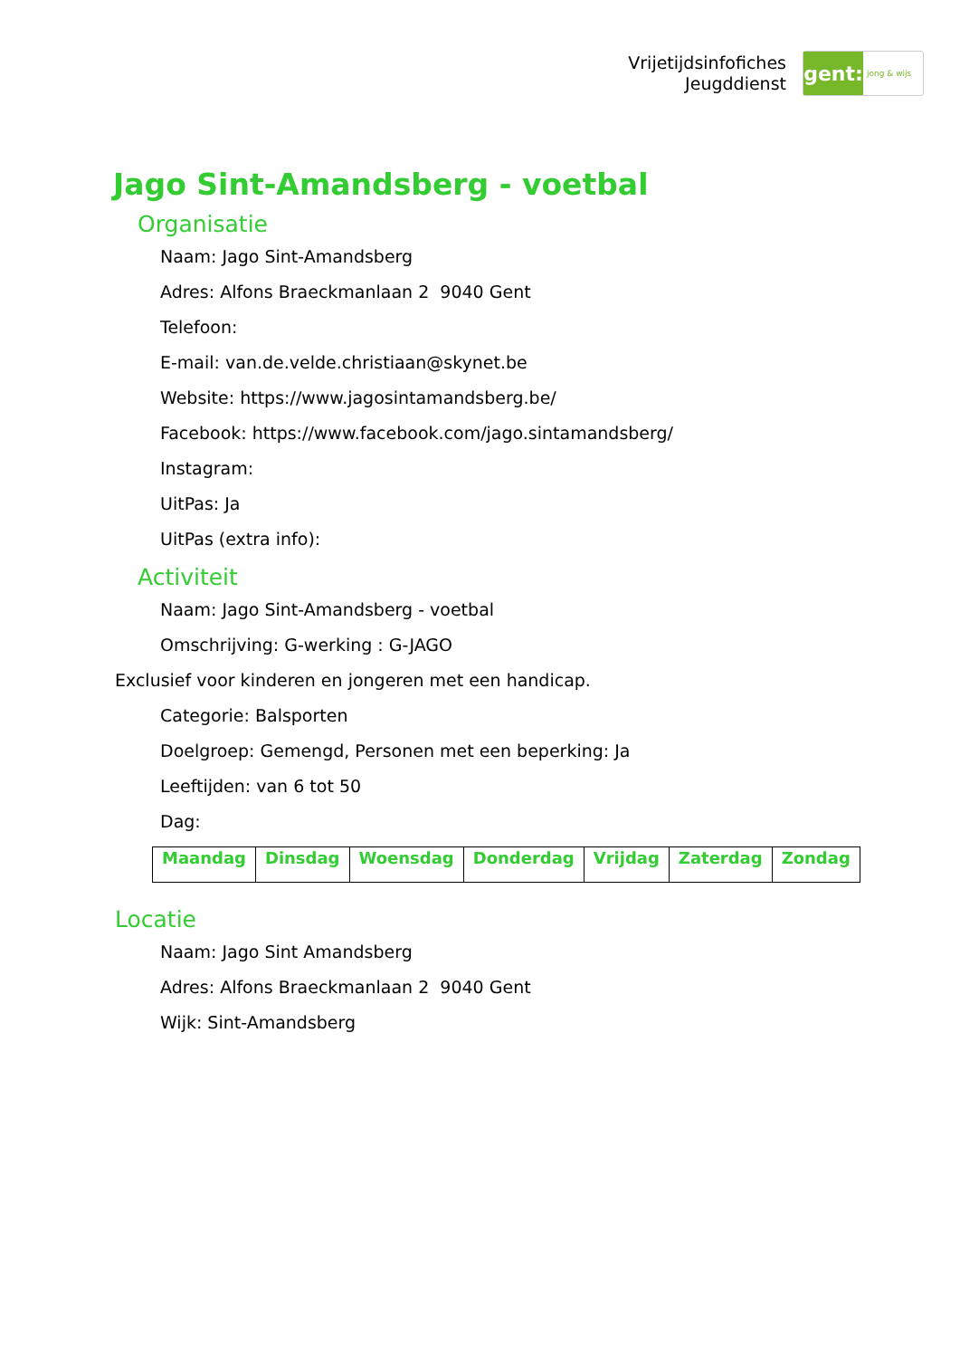Vrijetijdsinfofiches
Jeugddienst
gent:
jong & wijs
Jago Sint-Amandsberg - voetbal
Organisatie
Naam: Jago Sint-Amandsberg
Adres: Alfons Braeckmanlaan 2 9040 Gent
Telefoon:
E-mail: van.de.velde.christiaan@skynet.be
Website: https://www.jagosintamandsberg.be/
Facebook: https://www.facebook.com/jago.sintamandsberg/
Instagram:
UitPas: Ja
UitPas (extra info):
Activiteit
Naam: Jago Sint-Amandsberg - voetbal
Omschrijving: G-werking : G-JAGO
Exclusief voor kinderen en jongeren met een handicap.
Categorie: Balsporten
Doelgroep: Gemengd, Personen met een beperking: Ja
Leeftijden: van 6 tot 50
Dag:
| Maandag | Dinsdag | Woensdag | Donderdag | Vrijdag | Zaterdag | Zondag |
Locatie
Naam: Jago Sint Amandsberg
Adres: Alfons Braeckmanlaan 2 9040 Gent
Wijk: Sint-Amandsberg